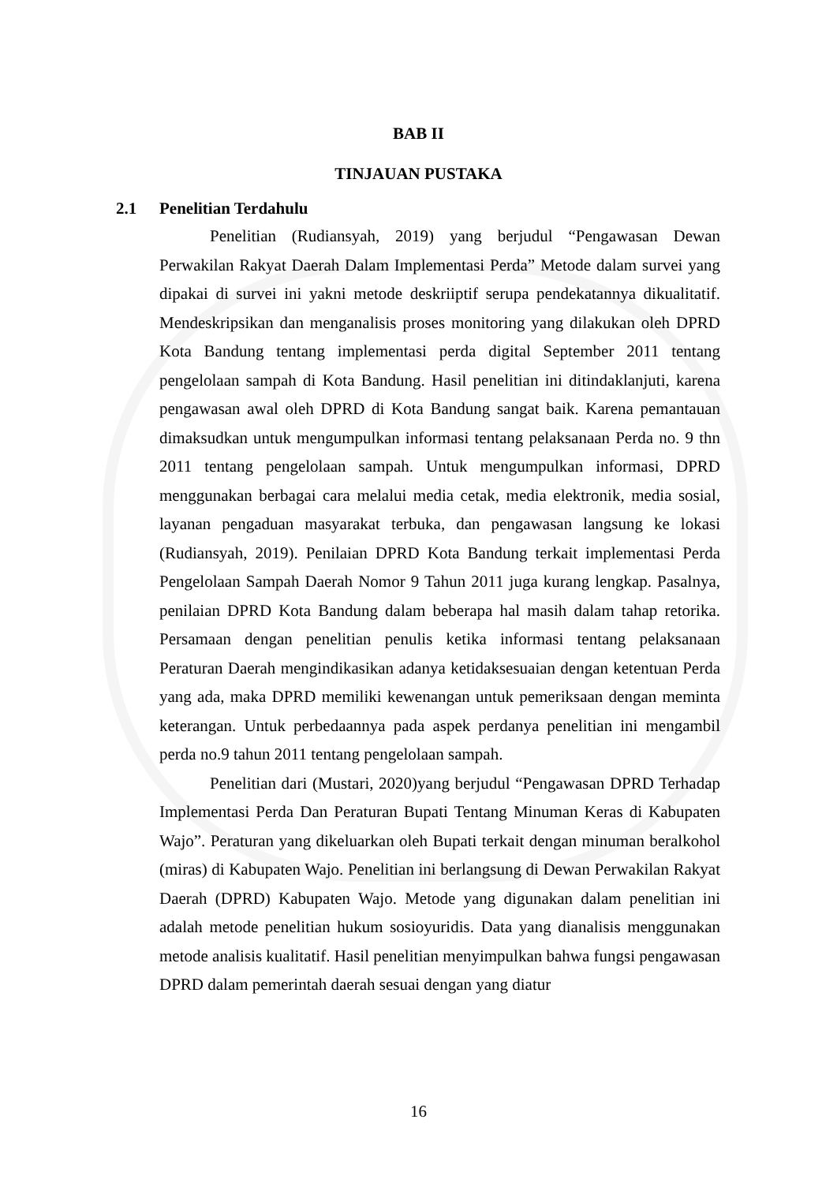BAB II
TINJAUAN PUSTAKA
2.1 Penelitian Terdahulu
Penelitian (Rudiansyah, 2019) yang berjudul “Pengawasan Dewan Perwakilan Rakyat Daerah Dalam Implementasi Perda” Metode dalam survei yang dipakai di survei ini yakni metode deskriiptif serupa pendekatannya dikualitatif. Mendeskripsikan dan menganalisis proses monitoring yang dilakukan oleh DPRD Kota Bandung tentang implementasi perda digital September 2011 tentang pengelolaan sampah di Kota Bandung. Hasil penelitian ini ditindaklanjuti, karena pengawasan awal oleh DPRD di Kota Bandung sangat baik. Karena pemantauan dimaksudkan untuk mengumpulkan informasi tentang pelaksanaan Perda no. 9 thn 2011 tentang pengelolaan sampah. Untuk mengumpulkan informasi, DPRD menggunakan berbagai cara melalui media cetak, media elektronik, media sosial, layanan pengaduan masyarakat terbuka, dan pengawasan langsung ke lokasi (Rudiansyah, 2019). Penilaian DPRD Kota Bandung terkait implementasi Perda Pengelolaan Sampah Daerah Nomor 9 Tahun 2011 juga kurang lengkap. Pasalnya, penilaian DPRD Kota Bandung dalam beberapa hal masih dalam tahap retorika. Persamaan dengan penelitian penulis ketika informasi tentang pelaksanaan Peraturan Daerah mengindikasikan adanya ketidaksesuaian dengan ketentuan Perda yang ada, maka DPRD memiliki kewenangan untuk pemeriksaan dengan meminta keterangan. Untuk perbedaannya pada aspek perdanya penelitian ini mengambil perda no.9 tahun 2011 tentang pengelolaan sampah.
Penelitian dari (Mustari, 2020)yang berjudul “Pengawasan DPRD Terhadap Implementasi Perda Dan Peraturan Bupati Tentang Minuman Keras di Kabupaten Wajo”. Peraturan yang dikeluarkan oleh Bupati terkait dengan minuman beralkohol (miras) di Kabupaten Wajo. Penelitian ini berlangsung di Dewan Perwakilan Rakyat Daerah (DPRD) Kabupaten Wajo. Metode yang digunakan dalam penelitian ini adalah metode penelitian hukum sosioyuridis. Data yang dianalisis menggunakan metode analisis kualitatif. Hasil penelitian menyimpulkan bahwa fungsi pengawasan DPRD dalam pemerintah daerah sesuai dengan yang diatur
16